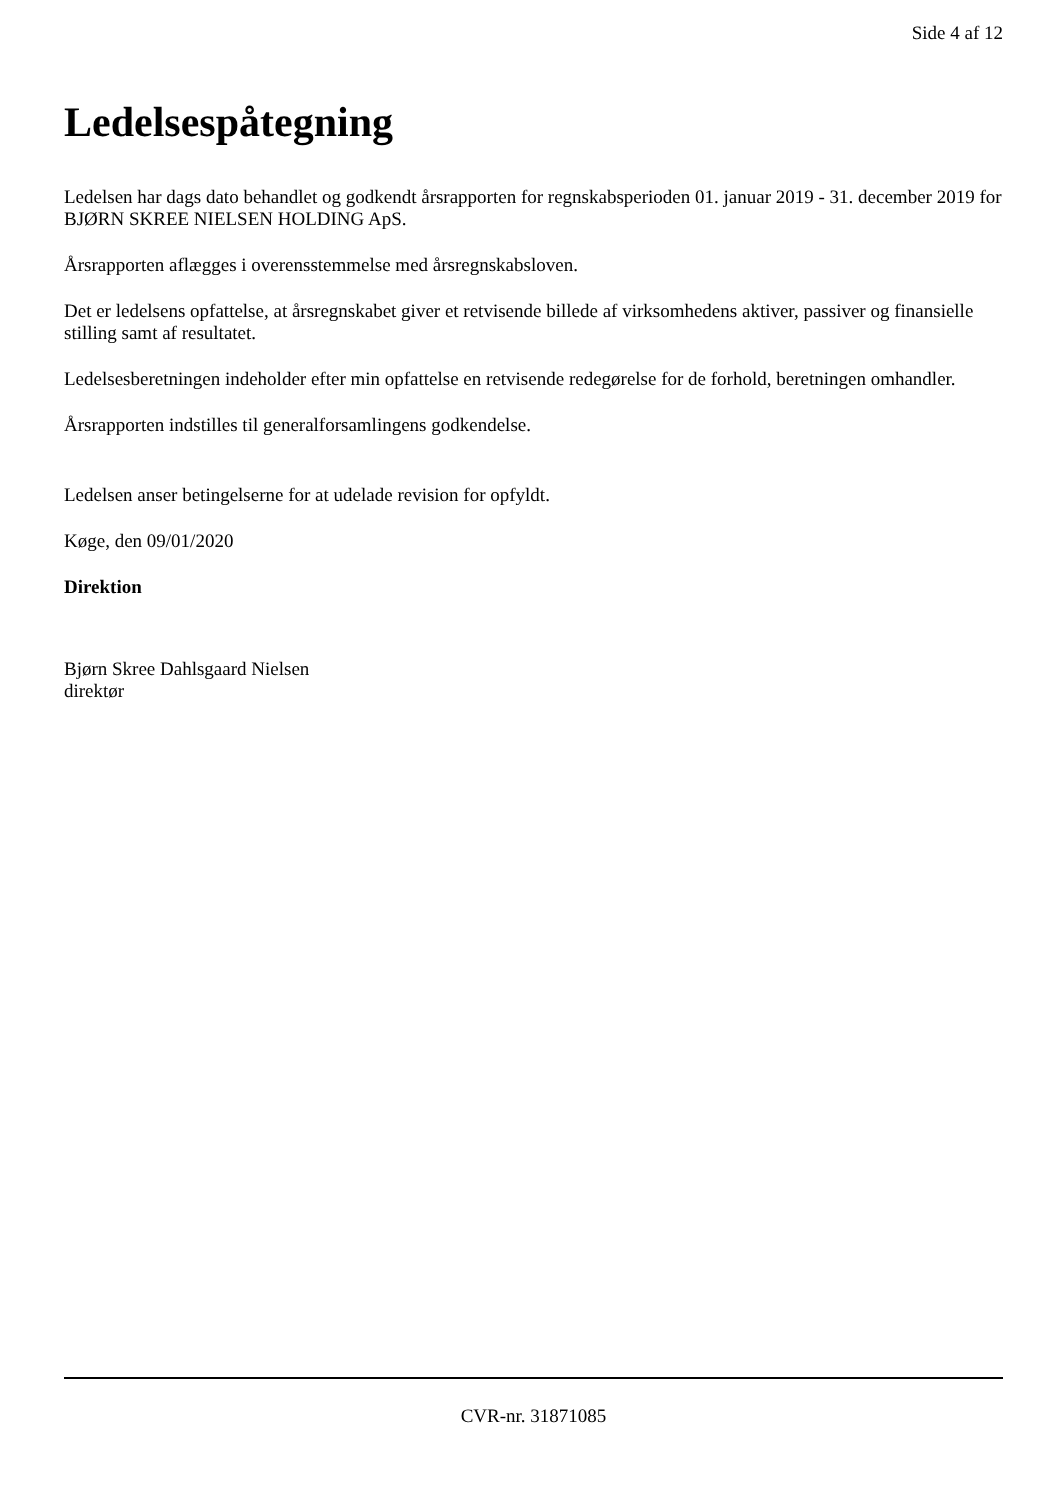Side 4 af 12
Ledelsespåtegning
Ledelsen har dags dato behandlet og godkendt årsrapporten for regnskabsperioden 01. januar 2019 - 31. december 2019 for BJØRN SKREE NIELSEN HOLDING ApS.
Årsrapporten aflægges i overensstemmelse med årsregnskabsloven.
Det er ledelsens opfattelse, at årsregnskabet giver et retvisende billede af virksomhedens aktiver, passiver og finansielle stilling samt af resultatet.
Ledelsesberetningen indeholder efter min opfattelse en retvisende redegørelse for de forhold, beretningen omhandler.
Årsrapporten indstilles til generalforsamlingens godkendelse.
Ledelsen anser betingelserne for at udelade revision for opfyldt.
Køge, den 09/01/2020
Direktion
Bjørn Skree Dahlsgaard Nielsen
direktør
CVR-nr. 31871085